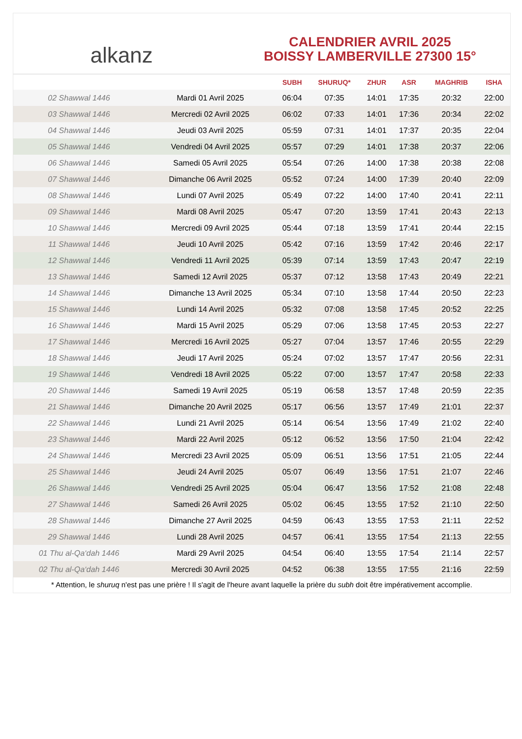alkanz
CALENDRIER AVRIL 2025
BOISSY LAMBERVILLE 27300 15°
| | | SUBH | SHURUQ* | ZHUR | ASR | MAGHRIB | ISHA |
| --- | --- | --- | --- | --- | --- | --- | --- |
| 02 Shawwal 1446 | Mardi 01 Avril 2025 | 06:04 | 07:35 | 14:01 | 17:35 | 20:32 | 22:00 |
| 03 Shawwal 1446 | Mercredi 02 Avril 2025 | 06:02 | 07:33 | 14:01 | 17:36 | 20:34 | 22:02 |
| 04 Shawwal 1446 | Jeudi 03 Avril 2025 | 05:59 | 07:31 | 14:01 | 17:37 | 20:35 | 22:04 |
| 05 Shawwal 1446 | Vendredi 04 Avril 2025 | 05:57 | 07:29 | 14:01 | 17:38 | 20:37 | 22:06 |
| 06 Shawwal 1446 | Samedi 05 Avril 2025 | 05:54 | 07:26 | 14:00 | 17:38 | 20:38 | 22:08 |
| 07 Shawwal 1446 | Dimanche 06 Avril 2025 | 05:52 | 07:24 | 14:00 | 17:39 | 20:40 | 22:09 |
| 08 Shawwal 1446 | Lundi 07 Avril 2025 | 05:49 | 07:22 | 14:00 | 17:40 | 20:41 | 22:11 |
| 09 Shawwal 1446 | Mardi 08 Avril 2025 | 05:47 | 07:20 | 13:59 | 17:41 | 20:43 | 22:13 |
| 10 Shawwal 1446 | Mercredi 09 Avril 2025 | 05:44 | 07:18 | 13:59 | 17:41 | 20:44 | 22:15 |
| 11 Shawwal 1446 | Jeudi 10 Avril 2025 | 05:42 | 07:16 | 13:59 | 17:42 | 20:46 | 22:17 |
| 12 Shawwal 1446 | Vendredi 11 Avril 2025 | 05:39 | 07:14 | 13:59 | 17:43 | 20:47 | 22:19 |
| 13 Shawwal 1446 | Samedi 12 Avril 2025 | 05:37 | 07:12 | 13:58 | 17:43 | 20:49 | 22:21 |
| 14 Shawwal 1446 | Dimanche 13 Avril 2025 | 05:34 | 07:10 | 13:58 | 17:44 | 20:50 | 22:23 |
| 15 Shawwal 1446 | Lundi 14 Avril 2025 | 05:32 | 07:08 | 13:58 | 17:45 | 20:52 | 22:25 |
| 16 Shawwal 1446 | Mardi 15 Avril 2025 | 05:29 | 07:06 | 13:58 | 17:45 | 20:53 | 22:27 |
| 17 Shawwal 1446 | Mercredi 16 Avril 2025 | 05:27 | 07:04 | 13:57 | 17:46 | 20:55 | 22:29 |
| 18 Shawwal 1446 | Jeudi 17 Avril 2025 | 05:24 | 07:02 | 13:57 | 17:47 | 20:56 | 22:31 |
| 19 Shawwal 1446 | Vendredi 18 Avril 2025 | 05:22 | 07:00 | 13:57 | 17:47 | 20:58 | 22:33 |
| 20 Shawwal 1446 | Samedi 19 Avril 2025 | 05:19 | 06:58 | 13:57 | 17:48 | 20:59 | 22:35 |
| 21 Shawwal 1446 | Dimanche 20 Avril 2025 | 05:17 | 06:56 | 13:57 | 17:49 | 21:01 | 22:37 |
| 22 Shawwal 1446 | Lundi 21 Avril 2025 | 05:14 | 06:54 | 13:56 | 17:49 | 21:02 | 22:40 |
| 23 Shawwal 1446 | Mardi 22 Avril 2025 | 05:12 | 06:52 | 13:56 | 17:50 | 21:04 | 22:42 |
| 24 Shawwal 1446 | Mercredi 23 Avril 2025 | 05:09 | 06:51 | 13:56 | 17:51 | 21:05 | 22:44 |
| 25 Shawwal 1446 | Jeudi 24 Avril 2025 | 05:07 | 06:49 | 13:56 | 17:51 | 21:07 | 22:46 |
| 26 Shawwal 1446 | Vendredi 25 Avril 2025 | 05:04 | 06:47 | 13:56 | 17:52 | 21:08 | 22:48 |
| 27 Shawwal 1446 | Samedi 26 Avril 2025 | 05:02 | 06:45 | 13:55 | 17:52 | 21:10 | 22:50 |
| 28 Shawwal 1446 | Dimanche 27 Avril 2025 | 04:59 | 06:43 | 13:55 | 17:53 | 21:11 | 22:52 |
| 29 Shawwal 1446 | Lundi 28 Avril 2025 | 04:57 | 06:41 | 13:55 | 17:54 | 21:13 | 22:55 |
| 01 Thu al-Qa‘dah 1446 | Mardi 29 Avril 2025 | 04:54 | 06:40 | 13:55 | 17:54 | 21:14 | 22:57 |
| 02 Thu al-Qa‘dah 1446 | Mercredi 30 Avril 2025 | 04:52 | 06:38 | 13:55 | 17:55 | 21:16 | 22:59 |
* Attention, le shuruq n'est pas une prière ! Il s'agit de l'heure avant laquelle la prière du subh doit être impérativement accomplie.